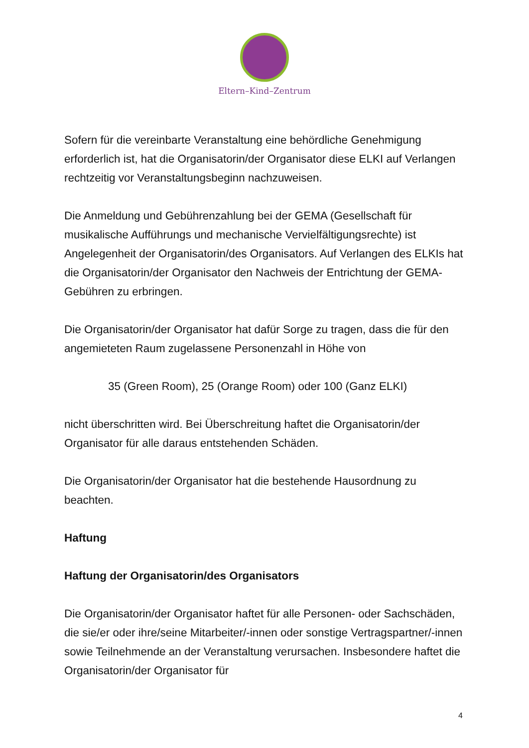Eltern–Kind–Zentrum
Sofern für die vereinbarte Veranstaltung eine behördliche Genehmigung erforderlich ist, hat die Organisatorin/der Organisator diese ELKI auf Verlangen rechtzeitig vor Veranstaltungsbeginn nachzuweisen.
Die Anmeldung und Gebührenzahlung bei der GEMA (Gesellschaft für musikalische Aufführungs und mechanische Vervielfältigungsrechte) ist Angelegenheit der Organisatorin/des Organisators. Auf Verlangen des ELKIs hat die Organisatorin/der Organisator den Nachweis der Entrichtung der GEMA-Gebühren zu erbringen.
Die Organisatorin/der Organisator hat dafür Sorge zu tragen, dass die für den angemieteten Raum zugelassene Personenzahl in Höhe von
35 (Green Room), 25 (Orange Room) oder 100 (Ganz ELKI)
nicht überschritten wird. Bei Überschreitung haftet die Organisatorin/der Organisator für alle daraus entstehenden Schäden.
Die Organisatorin/der Organisator hat die bestehende Hausordnung zu beachten.
Haftung
Haftung der Organisatorin/des Organisators
Die Organisatorin/der Organisator haftet für alle Personen- oder Sachschäden, die sie/er oder ihre/seine Mitarbeiter/-innen oder sonstige Vertragspartner/-innen sowie Teilnehmende an der Veranstaltung verursachen. Insbesondere haftet die Organisatorin/der Organisator für
4